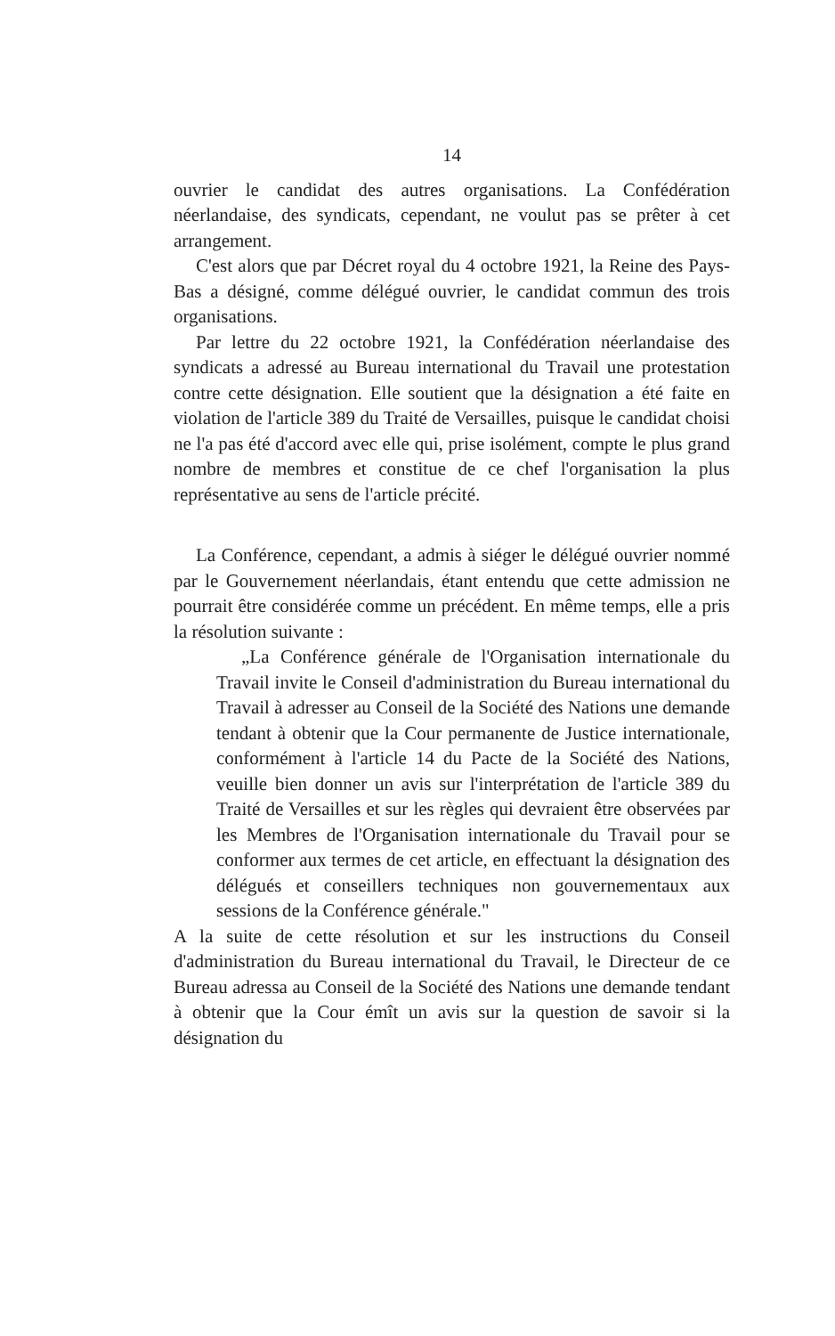14
ouvrier le candidat des autres organisations. La Confédération néerlandaise, des syndicats, cependant, ne voulut pas se prêter à cet arrangement.
C'est alors que par Décret royal du 4 octobre 1921, la Reine des Pays-Bas a désigné, comme délégué ouvrier, le candidat commun des trois organisations.
Par lettre du 22 octobre 1921, la Confédération néerlandaise des syndicats a adressé au Bureau international du Travail une protestation contre cette désignation. Elle soutient que la désignation a été faite en violation de l'article 389 du Traité de Versailles, puisque le candidat choisi ne l'a pas été d'accord avec elle qui, prise isolément, compte le plus grand nombre de membres et constitue de ce chef l'organisation la plus représentative au sens de l'article précité.
La Conférence, cependant, a admis à siéger le délégué ouvrier nommé par le Gouvernement néerlandais, étant entendu que cette admission ne pourrait être considérée comme un précédent. En même temps, elle a pris la résolution suivante :
„La Conférence générale de l'Organisation internationale du Travail invite le Conseil d'administration du Bureau international du Travail à adresser au Conseil de la Société des Nations une demande tendant à obtenir que la Cour permanente de Justice internationale, conformément à l'article 14 du Pacte de la Société des Nations, veuille bien donner un avis sur l'interprétation de l'article 389 du Traité de Versailles et sur les règles qui devraient être observées par les Membres de l'Organisation internationale du Travail pour se conformer aux termes de cet article, en effectuant la désignation des délégués et conseillers techniques non gouvernementaux aux sessions de la Conférence générale."
A la suite de cette résolution et sur les instructions du Conseil d'administration du Bureau international du Travail, le Directeur de ce Bureau adressa au Conseil de la Société des Nations une demande tendant à obtenir que la Cour émît un avis sur la question de savoir si la désignation du